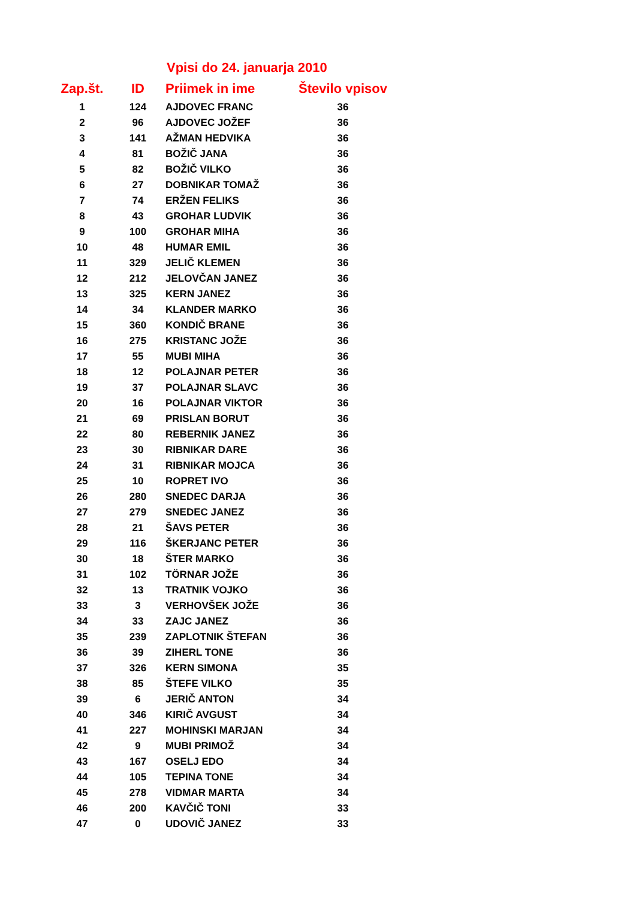Vpisi do 24. januarja 2010
| Zap.št. | ID | Priimek in ime | Število vpisov |
| --- | --- | --- | --- |
| 1 | 124 | AJDOVEC FRANC | 36 |
| 2 | 96 | AJDOVEC JOŽEF | 36 |
| 3 | 141 | AŽMAN HEDVIKA | 36 |
| 4 | 81 | BOŽIČ JANA | 36 |
| 5 | 82 | BOŽIČ VILKO | 36 |
| 6 | 27 | DOBNIKAR TOMAŽ | 36 |
| 7 | 74 | ERŽEN FELIKS | 36 |
| 8 | 43 | GROHAR LUDVIK | 36 |
| 9 | 100 | GROHAR MIHA | 36 |
| 10 | 48 | HUMAR EMIL | 36 |
| 11 | 329 | JELIČ KLEMEN | 36 |
| 12 | 212 | JELOVČAN JANEZ | 36 |
| 13 | 325 | KERN JANEZ | 36 |
| 14 | 34 | KLANDER MARKO | 36 |
| 15 | 360 | KONDIČ BRANE | 36 |
| 16 | 275 | KRISTANC JOŽE | 36 |
| 17 | 55 | MUBI MIHA | 36 |
| 18 | 12 | POLAJNAR PETER | 36 |
| 19 | 37 | POLAJNAR SLAVC | 36 |
| 20 | 16 | POLAJNAR VIKTOR | 36 |
| 21 | 69 | PRISLAN BORUT | 36 |
| 22 | 80 | REBERNIK JANEZ | 36 |
| 23 | 30 | RIBNIKAR DARE | 36 |
| 24 | 31 | RIBNIKAR MOJCA | 36 |
| 25 | 10 | ROPRET IVO | 36 |
| 26 | 280 | SNEDEC DARJA | 36 |
| 27 | 279 | SNEDEC JANEZ | 36 |
| 28 | 21 | ŠAVS PETER | 36 |
| 29 | 116 | ŠKERJANC PETER | 36 |
| 30 | 18 | ŠTER MARKO | 36 |
| 31 | 102 | TÖRNAR JOŽE | 36 |
| 32 | 13 | TRATNIK VOJKO | 36 |
| 33 | 3 | VERHOVŠEK JOŽE | 36 |
| 34 | 33 | ZAJC JANEZ | 36 |
| 35 | 239 | ZAPLOTNIK ŠTEFAN | 36 |
| 36 | 39 | ZIHERL TONE | 36 |
| 37 | 326 | KERN SIMONA | 35 |
| 38 | 85 | ŠTEFE VILKO | 35 |
| 39 | 6 | JERIČ ANTON | 34 |
| 40 | 346 | KIRIČ AVGUST | 34 |
| 41 | 227 | MOHINSKI MARJAN | 34 |
| 42 | 9 | MUBI PRIMOŽ | 34 |
| 43 | 167 | OSELJ EDO | 34 |
| 44 | 105 | TEPINA TONE | 34 |
| 45 | 278 | VIDMAR MARTA | 34 |
| 46 | 200 | KAVČIČ TONI | 33 |
| 47 | 0 | UDOVIČ JANEZ | 33 |